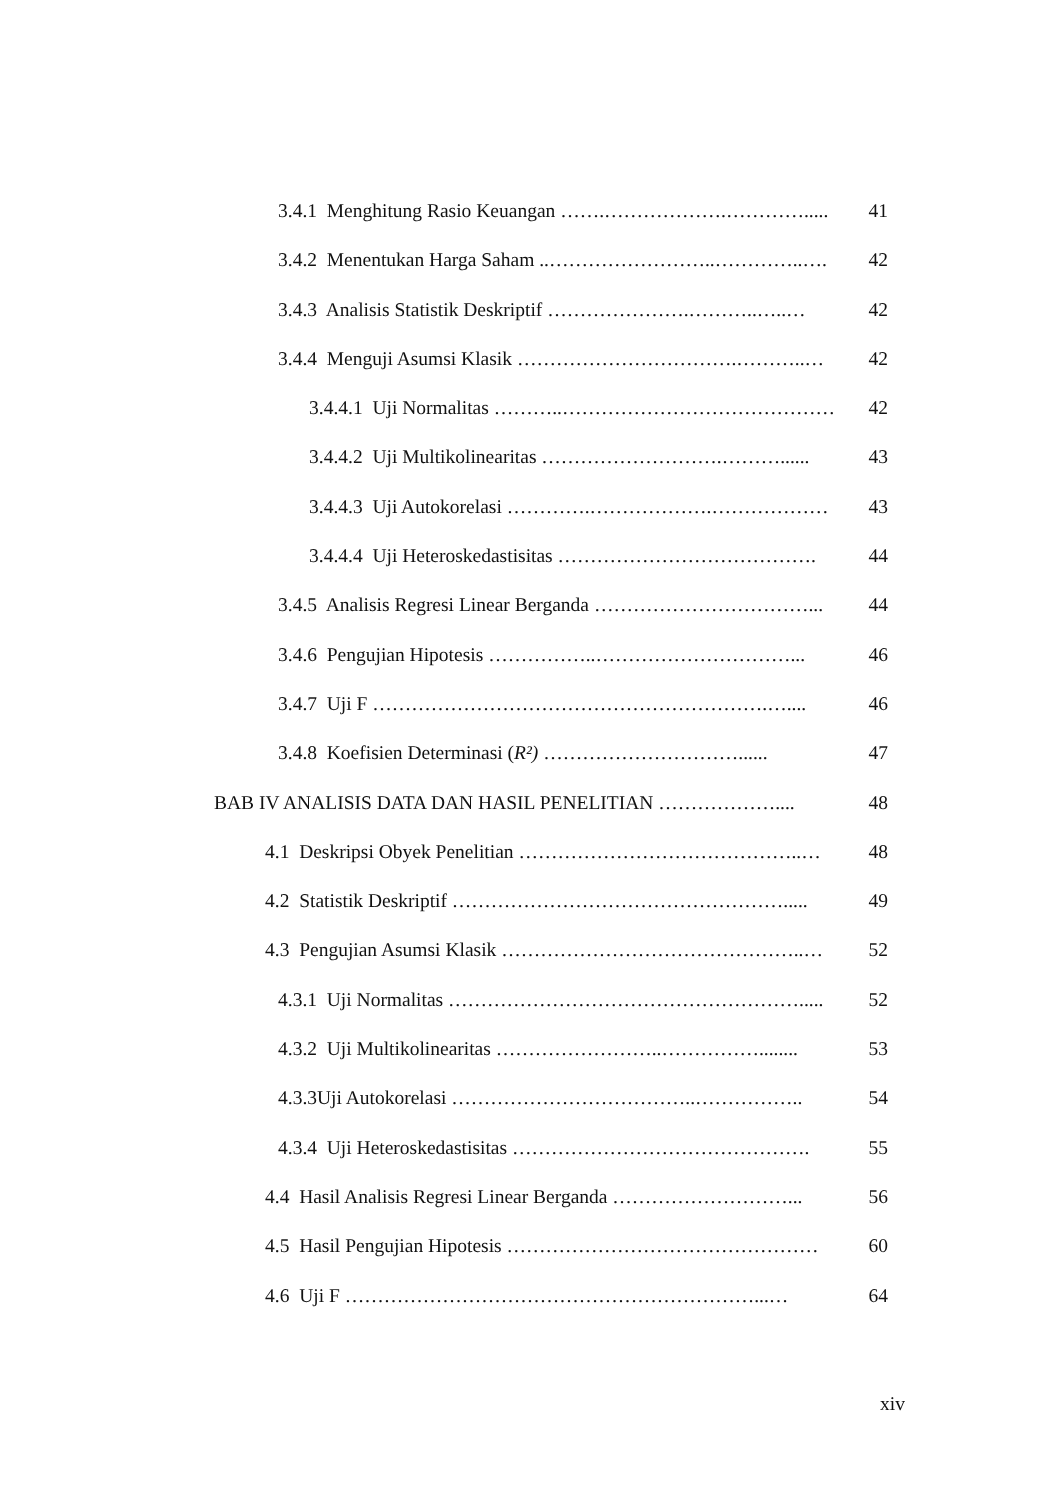3.4.1 Menghitung Rasio Keuangan …….……………….…………..... 41
3.4.2 Menentukan Harga Saham ..……………………..…………..…. 42
3.4.3 Analisis Statistik Deskriptif ………………….………..…..… 42
3.4.4 Menguji Asumsi Klasik …………………………….………..… 42
3.4.4.1 Uji Normalitas ………..…………………………………… 42
3.4.4.2 Uji Multikolinearitas ……………………….………...... 43
3.4.4.3 Uji Autokorelasi ………….……………….……………… 43
3.4.4.4 Uji Heteroskedastisitas …………………………………. 44
3.4.5 Analisis Regresi Linear Berganda ……………………………... 44
3.4.6 Pengujian Hipotesis ……………..…………………………... 46
3.4.7 Uji F …………………………………………………….….... 46
3.4.8 Koefisien Determinasi (R²) …………………………...... 47
BAB IV ANALISIS DATA DAN HASIL PENELITIAN ……………….... 48
4.1 Deskripsi Obyek Penelitian ……………………………………..… 48
4.2 Statistik Deskriptif ……………………………………………..... 49
4.3 Pengujian Asumsi Klasik ………………………………………..… 52
4.3.1 Uji Normalitas ………………………………………………..... 52
4.3.2 Uji Multikolinearitas ……………………..……………........ 53
4.3.3Uji Autokorelasi ………………………………..…………….. 54
4.3.4 Uji Heteroskedastisitas ………………………………………. 55
4.4 Hasil Analisis Regresi Linear Berganda ………………………... 56
4.5 Hasil Pengujian Hipotesis ………………………………………… 60
4.6 Uji F ………………………………………………………...… 64
xiv